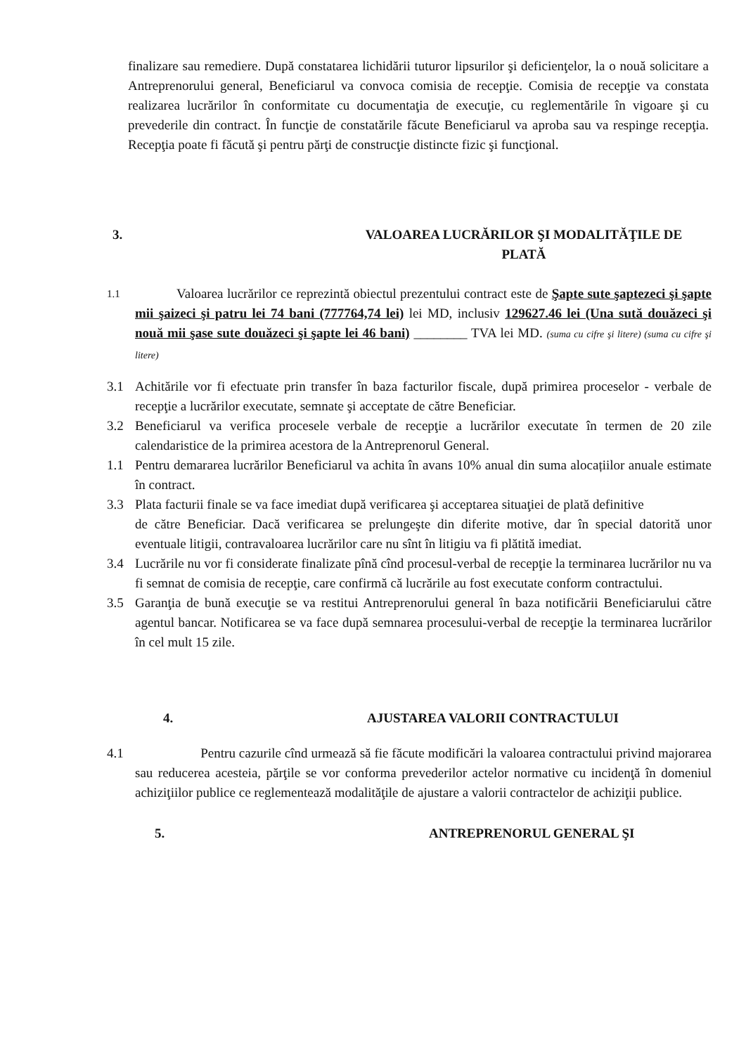finalizare sau remediere. După constatarea lichidării tuturor lipsurilor şi deficienţelor, la o nouă solicitare a Antreprenorului general, Beneficiarul va convoca comisia de recepţie. Comisia de recepţie va constata realizarea lucrărilor în conformitate cu documentaţia de execuţie, cu reglementările în vigoare şi cu prevederile din contract. În funcţie de constatările făcute Beneficiarul va aproba sau va respinge recepţia. Recepţia poate fi făcută şi pentru părţi de construcţie distincte fizic şi funcţional.
3. VALOAREA LUCRĂRILOR ŞI MODALITĂŢILE DE
PLATĂ
1.1
Valoarea lucrărilor ce reprezintă obiectul prezentului contract este de Şapte sute şaptezeci şi şapte mii şaizeci şi patru lei 74 bani (777764,74 lei) lei MD, inclusiv 129627.46 lei (Una sută douăzeci şi nouă mii şase sute douăzeci şi şapte lei 46 bani) ________ TVA lei MD. (suma cu cifre şi litere) (suma cu cifre şi litere)
3.1 Achitările vor fi efectuate prin transfer în baza facturilor fiscale, după primirea proceselor - verbale de recepţie a lucrărilor executate, semnate şi acceptate de către Beneficiar.
3.2 Beneficiarul va verifica procesele verbale de recepţie a lucrărilor executate în termen de 20 zile calendaristice de la primirea acestora de la Antreprenorul General.
1.1 Pentru demararea lucrărilor Beneficiarul va achita în avans 10% anual din suma alocațiilor anuale estimate în contract.
3.3 Plata facturii finale se va face imediat după verificarea şi acceptarea situaţiei de plată definitive
de către Beneficiar. Dacă verificarea se prelungeşte din diferite motive, dar în special datorită unor eventuale litigii, contravaloarea lucrărilor care nu sînt în litigiu va fi plătită imediat.
3.4 Lucrările nu vor fi considerate finalizate pînă cînd procesul-verbal de recepţie la terminarea lucrărilor nu va fi semnat de comisia de recepţie, care confirmă că lucrările au fost executate conform contractului.
3.5 Garanţia de bună execuţie se va restitui Antreprenorului general în baza notificării Beneficiarului către agentul bancar. Notificarea se va face după semnarea procesului-verbal de recepţie la terminarea lucrărilor în cel mult 15 zile.
4. AJUSTAREA VALORII CONTRACTULUI
4.1 Pentru cazurile cînd urmează să fie făcute modificări la valoarea contractului privind majorarea sau reducerea acesteia, părţile se vor conforma prevederilor actelor normative cu incidenţă în domeniul achiziţiilor publice ce reglementează modalităţile de ajustare a valorii contractelor de achiziţii publice.
5. ANTREPRENORUL GENERAL ŞI